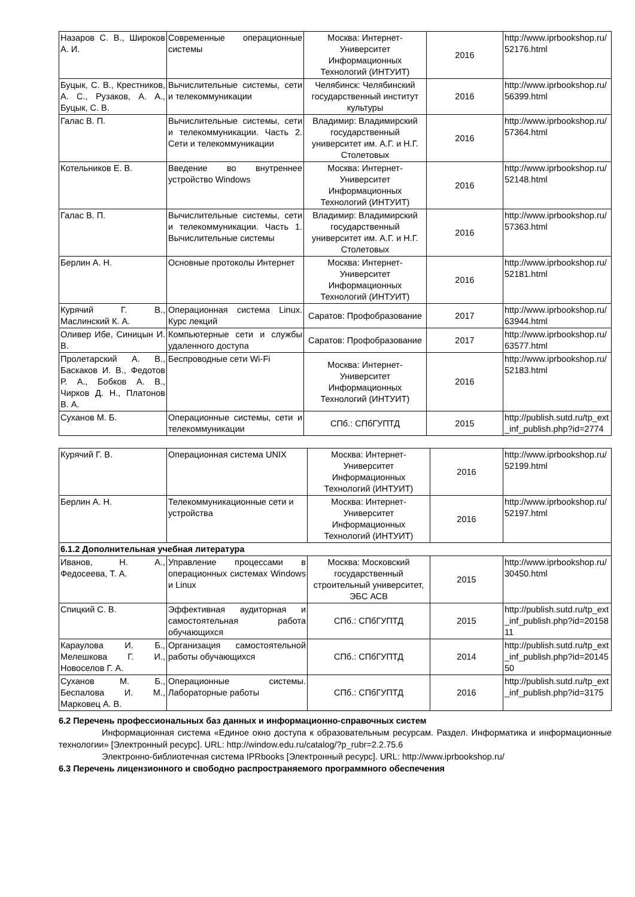| Назаров С. В., Широков А. И. | Современные операционные системы | Москва: Интернет-Университет Информационных Технологий (ИНТУИТ) | 2016 | http://www.iprbookshop.ru/52176.html |
| Буцык, С. В., Крестников, А. С., Рузаков, А. А., Буцык, С. В. | Вычислительные системы, сети и телекоммуникации | Челябинск: Челябинский государственный институт культуры | 2016 | http://www.iprbookshop.ru/56399.html |
| Галас В. П. | Вычислительные системы, сети и телекоммуникации. Часть 2. Сети и телекоммуникации | Владимир: Владимирский государственный университет им. А.Г. и Н.Г. Столетовых | 2016 | http://www.iprbookshop.ru/57364.html |
| Котельников Е. В. | Введение во внутреннее устройство Windows | Москва: Интернет-Университет Информационных Технологий (ИНТУИТ) | 2016 | http://www.iprbookshop.ru/52148.html |
| Галас В. П. | Вычислительные системы, сети и телекоммуникации. Часть 1. Вычислительные системы | Владимир: Владимирский государственный университет им. А.Г. и Н.Г. Столетовых | 2016 | http://www.iprbookshop.ru/57363.html |
| Берлин А. Н. | Основные протоколы Интернет | Москва: Интернет-Университет Информационных Технологий (ИНТУИТ) | 2016 | http://www.iprbookshop.ru/52181.html |
| Курячий Г. В., Маслинский К. А. | Операционная система Linux. Курс лекций | Саратов: Профобразование | 2017 | http://www.iprbookshop.ru/63944.html |
| Оливер Ибе, Синицын И. В. | Компьютерные сети и службы удаленного доступа | Саратов: Профобразование | 2017 | http://www.iprbookshop.ru/63577.html |
| Пролетарский А. В., Баскаков И. В., Федотов Р. А., Бобков А. В., Чирков Д. Н., Платонов В. А. | Беспроводные сети Wi-Fi | Москва: Интернет-Университет Информационных Технологий (ИНТУИТ) | 2016 | http://www.iprbookshop.ru/52183.html |
| Суханов М. Б. | Операционные системы, сети и телекоммуникации | СПб.: СПбГУПТД | 2015 | http://publish.sutd.ru/tp_ext_inf_publish.php?id=2774 |
| Курячий Г. В. | Операционная система UNIX | Москва: Интернет-Университет Информационных Технологий (ИНТУИТ) | 2016 | http://www.iprbookshop.ru/52199.html |
| Берлин А. Н. | Телекоммуникационные сети и устройства | Москва: Интернет-Университет Информационных Технологий (ИНТУИТ) | 2016 | http://www.iprbookshop.ru/52197.html |
| 6.1.2 Дополнительная учебная литература | | | | |
| Иванов, Н. А., Федосеева, Т. А. | Управление процессами в операционных системах Windows и Linux | Москва: Московский государственный строительный университет, ЭБС АСВ | 2015 | http://www.iprbookshop.ru/30450.html |
| Спицкий С. В. | Эффективная аудиторная и самостоятельная работа обучающихся | СПб.: СПбГУПТД | 2015 | http://publish.sutd.ru/tp_ext_inf_publish.php?id=2015811 |
| Караулова И. Б., Мелешкова Г. И., Новоселов Г. А. | Организация самостоятельной работы обучающихся | СПб.: СПбГУПТД | 2014 | http://publish.sutd.ru/tp_ext_inf_publish.php?id=2014550 |
| Суханов М. Б., Беспалова И. М., Марковец А. В. | Операционные системы. Лабораторные работы | СПб.: СПбГУПТД | 2016 | http://publish.sutd.ru/tp_ext_inf_publish.php?id=3175 |
6.2 Перечень профессиональных баз данных и информационно-справочных систем
Информационная система «Единое окно доступа к образовательным ресурсам. Раздел. Информатика и информационные технологии» [Электронный ресурс]. URL: http://window.edu.ru/catalog/?p_rubr=2.2.75.6
Электронно-библиотечная система IPRbooks [Электронный ресурс]. URL: http://www.iprbookshop.ru/
6.3 Перечень лицензионного и свободно распространяемого программного обеспечения